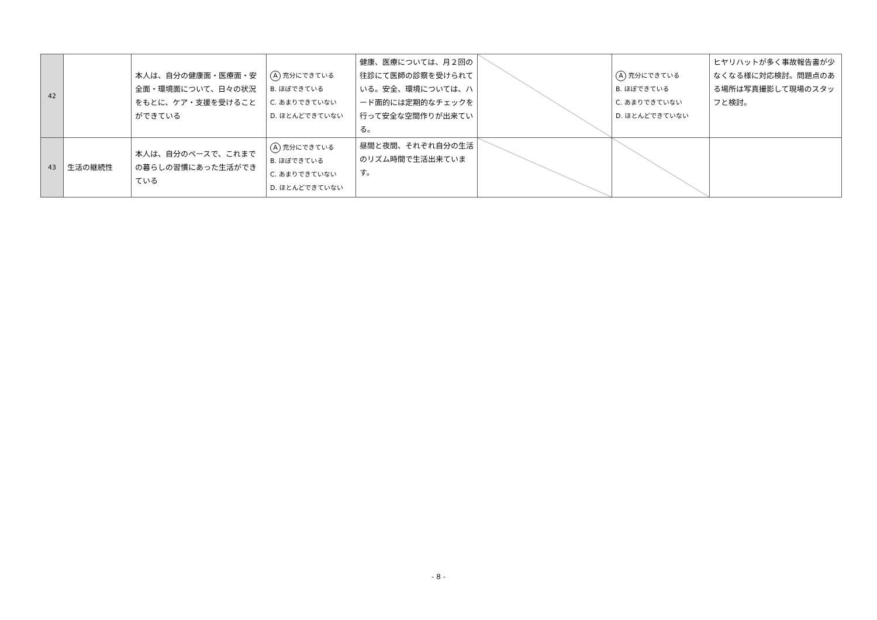| 42 | | 本人は、自分の健康面・医療面・安全面・環境面について、日々の状況をもとに、ケア・支援を受けることができている | A 充分にできている B. ほぼできている C. あまりできていない D. ほとんどできていない | 健康、医療については、月２回の往診にて医師の診察を受けられている。安全、環境については、ハード面的には定期的なチェックを行って安全な空間作りが出来ている。 | | A 充分にできている B. ほぼできている C. あまりできていない D. ほとんどできていない | ヒヤリハットが多く事故報告書が少なくなる様に対応検討。問題点のある場所は写真撮影して現場のスタッフと検討。 |
| 43 | 生活の継続性 | 本人は、自分のペースで、これまでの暮らしの習慣にあった生活ができている | A 充分にできている B. ほぼできている C. あまりできていない D. ほとんどできていない | 昼間と夜間、それぞれ自分の生活のリズム時間で生活出来ています。 | | | |
- 8 -